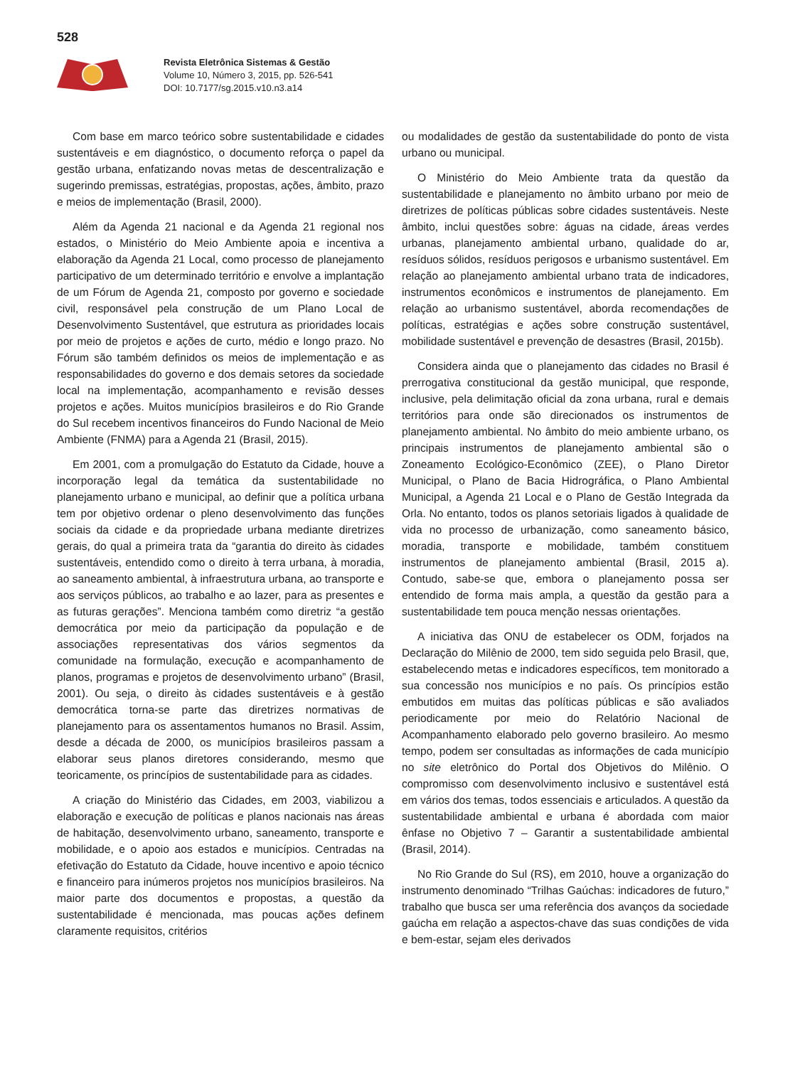528
Revista Eletrônica Sistemas & Gestão
Volume 10, Número 3, 2015, pp. 526-541
DOI: 10.7177/sg.2015.v10.n3.a14
Com base em marco teórico sobre sustentabilidade e cidades sustentáveis e em diagnóstico, o documento reforça o papel da gestão urbana, enfatizando novas metas de descentralização e sugerindo premissas, estratégias, propostas, ações, âmbito, prazo e meios de implementação (Brasil, 2000).
Além da Agenda 21 nacional e da Agenda 21 regional nos estados, o Ministério do Meio Ambiente apoia e incentiva a elaboração da Agenda 21 Local, como processo de planejamento participativo de um determinado território e envolve a implantação de um Fórum de Agenda 21, composto por governo e sociedade civil, responsável pela construção de um Plano Local de Desenvolvimento Sustentável, que estrutura as prioridades locais por meio de projetos e ações de curto, médio e longo prazo. No Fórum são também definidos os meios de implementação e as responsabilidades do governo e dos demais setores da sociedade local na implementação, acompanhamento e revisão desses projetos e ações. Muitos municípios brasileiros e do Rio Grande do Sul recebem incentivos financeiros do Fundo Nacional de Meio Ambiente (FNMA) para a Agenda 21 (Brasil, 2015).
Em 2001, com a promulgação do Estatuto da Cidade, houve a incorporação legal da temática da sustentabilidade no planejamento urbano e municipal, ao definir que a política urbana tem por objetivo ordenar o pleno desenvolvimento das funções sociais da cidade e da propriedade urbana mediante diretrizes gerais, do qual a primeira trata da “garantia do direito às cidades sustentáveis, entendido como o direito à terra urbana, à moradia, ao saneamento ambiental, à infraestrutura urbana, ao transporte e aos serviços públicos, ao trabalho e ao lazer, para as presentes e as futuras gerações”. Menciona também como diretriz “a gestão democrática por meio da participação da população e de associações representativas dos vários segmentos da comunidade na formulação, execução e acompanhamento de planos, programas e projetos de desenvolvimento urbano” (Brasil, 2001). Ou seja, o direito às cidades sustentáveis e à gestão democrática torna-se parte das diretrizes normativas de planejamento para os assentamentos humanos no Brasil. Assim, desde a década de 2000, os municípios brasileiros passam a elaborar seus planos diretores considerando, mesmo que teoricamente, os princípios de sustentabilidade para as cidades.
A criação do Ministério das Cidades, em 2003, viabilizou a elaboração e execução de políticas e planos nacionais nas áreas de habitação, desenvolvimento urbano, saneamento, transporte e mobilidade, e o apoio aos estados e municípios. Centradas na efetivação do Estatuto da Cidade, houve incentivo e apoio técnico e financeiro para inúmeros projetos nos municípios brasileiros. Na maior parte dos documentos e propostas, a questão da sustentabilidade é mencionada, mas poucas ações definem claramente requisitos, critérios
ou modalidades de gestão da sustentabilidade do ponto de vista urbano ou municipal.
O Ministério do Meio Ambiente trata da questão da sustentabilidade e planejamento no âmbito urbano por meio de diretrizes de políticas públicas sobre cidades sustentáveis. Neste âmbito, inclui questões sobre: águas na cidade, áreas verdes urbanas, planejamento ambiental urbano, qualidade do ar, resíduos sólidos, resíduos perigosos e urbanismo sustentável. Em relação ao planejamento ambiental urbano trata de indicadores, instrumentos econômicos e instrumentos de planejamento. Em relação ao urbanismo sustentável, aborda recomendações de políticas, estratégias e ações sobre construção sustentável, mobilidade sustentável e prevenção de desastres (Brasil, 2015b).
Considera ainda que o planejamento das cidades no Brasil é prerrogativa constitucional da gestão municipal, que responde, inclusive, pela delimitação oficial da zona urbana, rural e demais territórios para onde são direcionados os instrumentos de planejamento ambiental. No âmbito do meio ambiente urbano, os principais instrumentos de planejamento ambiental são o Zoneamento Ecológico-Econômico (ZEE), o Plano Diretor Municipal, o Plano de Bacia Hidrográfica, o Plano Ambiental Municipal, a Agenda 21 Local e o Plano de Gestão Integrada da Orla. No entanto, todos os planos setoriais ligados à qualidade de vida no processo de urbanização, como saneamento básico, moradia, transporte e mobilidade, também constituem instrumentos de planejamento ambiental (Brasil, 2015 a). Contudo, sabe-se que, embora o planejamento possa ser entendido de forma mais ampla, a questão da gestão para a sustentabilidade tem pouca menção nessas orientações.
A iniciativa das ONU de estabelecer os ODM, forjados na Declaração do Milênio de 2000, tem sido seguida pelo Brasil, que, estabelecendo metas e indicadores específicos, tem monitorado a sua concessão nos municípios e no país. Os princípios estão embutidos em muitas das políticas públicas e são avaliados periodicamente por meio do Relatório Nacional de Acompanhamento elaborado pelo governo brasileiro. Ao mesmo tempo, podem ser consultadas as informações de cada município no site eletrônico do Portal dos Objetivos do Milênio. O compromisso com desenvolvimento inclusivo e sustentável está em vários dos temas, todos essenciais e articulados. A questão da sustentabilidade ambiental e urbana é abordada com maior ênfase no Objetivo 7 – Garantir a sustentabilidade ambiental (Brasil, 2014).
No Rio Grande do Sul (RS), em 2010, houve a organização do instrumento denominado “Trilhas Gaúchas: indicadores de futuro,” trabalho que busca ser uma referência dos avanços da sociedade gaúcha em relação a aspectos-chave das suas condições de vida e bem-estar, sejam eles derivados